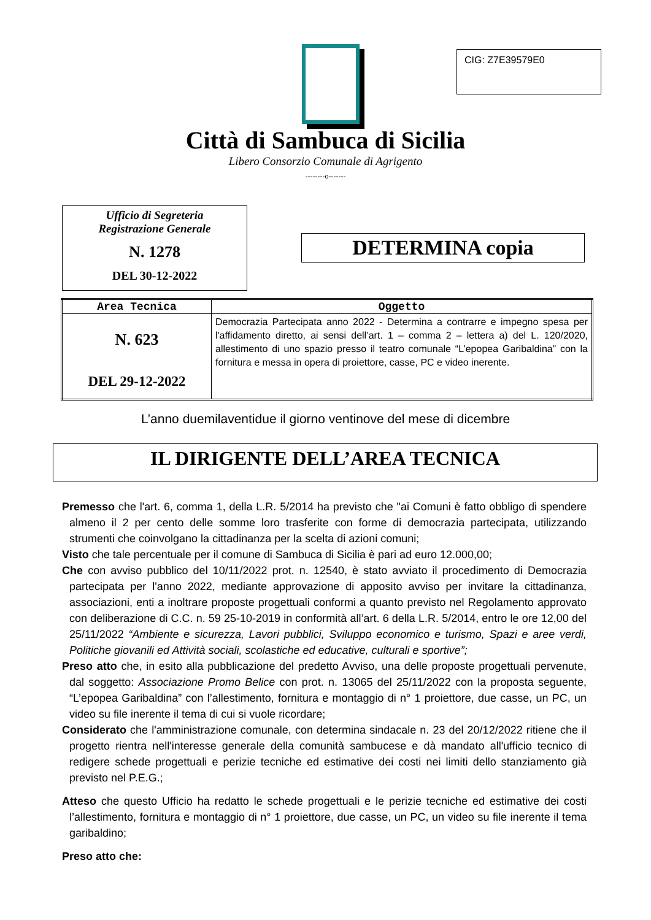CIG: Z7E39579E0
Città di Sambuca di Sicilia
Libero Consorzio Comunale di Agrigento
--------o-------
Ufficio di Segreteria
Registrazione Generale
N. 1278
DEL 30-12-2022
DETERMINA copia
| Area Tecnica | Oggetto |
| --- | --- |
| N. 623 DEL 29-12-2022 | Democrazia Partecipata anno 2022 - Determina a contrarre e impegno spesa per l'affidamento diretto, ai sensi dell’art. 1 – comma 2 – lettera a) del L. 120/2020, allestimento di uno spazio presso il teatro comunale “L’epopea Garibaldina” con la fornitura e messa in opera di proiettore, casse, PC e video inerente. |
L’anno duemilaventidue il giorno ventinove del mese di dicembre
IL DIRIGENTE DELL’AREA TECNICA
Premesso che l'art. 6, comma 1, della L.R. 5/2014 ha previsto che "ai Comuni è fatto obbligo di spendere almeno il 2 per cento delle somme loro trasferite con forme di democrazia partecipata, utilizzando strumenti che coinvolgano la cittadinanza per la scelta di azioni comuni;
Visto che tale percentuale per il comune di Sambuca di Sicilia è pari ad euro 12.000,00;
Che con avviso pubblico del 10/11/2022 prot. n. 12540, è stato avviato il procedimento di Democrazia partecipata per l'anno 2022, mediante approvazione di apposito avviso per invitare la cittadinanza, associazioni, enti a inoltrare proposte progettuali conformi a quanto previsto nel Regolamento approvato con deliberazione di C.C. n. 59 25-10-2019 in conformità all’art. 6 della L.R. 5/2014, entro le ore 12,00 del 25/11/2022 “Ambiente e sicurezza, Lavori pubblici, Sviluppo economico e turismo, Spazi e aree verdi, Politiche giovanili ed Attività sociali, scolastiche ed educative, culturali e sportive”;
Preso atto che, in esito alla pubblicazione del predetto Avviso, una delle proposte progettuali pervenute, dal soggetto: Associazione Promo Belice con prot. n. 13065 del 25/11/2022 con la proposta seguente, “L’epopea Garibaldina” con l’allestimento, fornitura e montaggio di n° 1 proiettore, due casse, un PC, un video su file inerente il tema di cui si vuole ricordare;
Considerato che l'amministrazione comunale, con determina sindacale n. 23 del 20/12/2022 ritiene che il progetto rientra nell'interesse generale della comunità sambucese e dà mandato all'ufficio tecnico di redigere schede progettuali e perizie tecniche ed estimative dei costi nei limiti dello stanziamento già previsto nel P.E.G.;
Atteso che questo Ufficio ha redatto le schede progettuali e le perizie tecniche ed estimative dei costi l’allestimento, fornitura e montaggio di n° 1 proiettore, due casse, un PC, un video su file inerente il tema garibaldino;
Preso atto che: